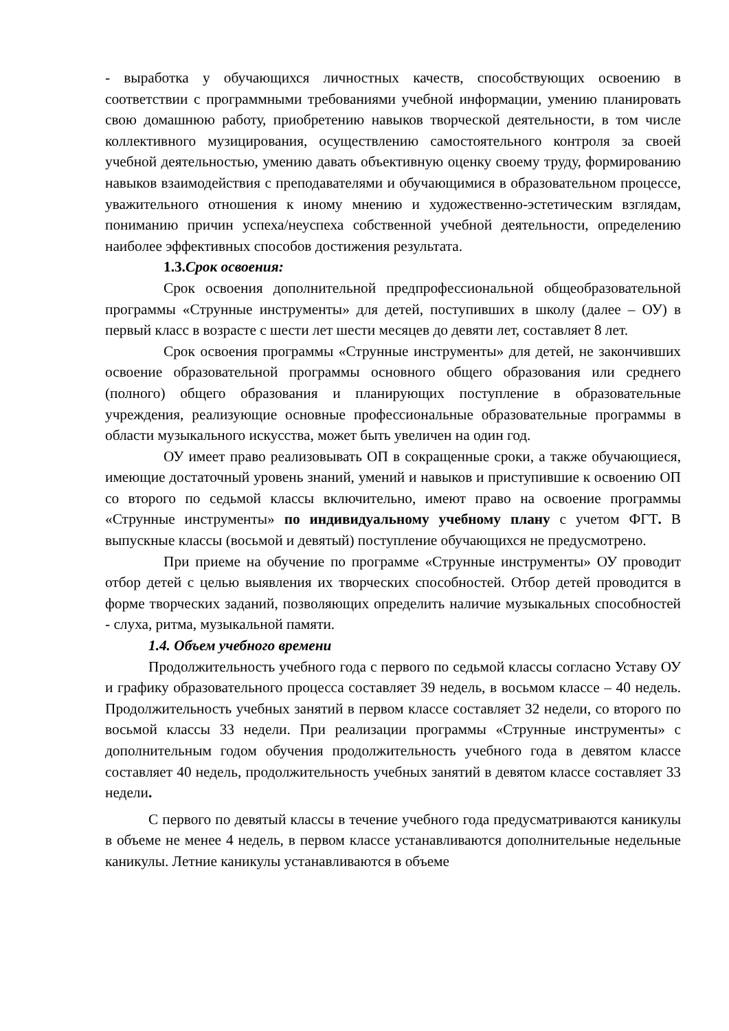- выработка у обучающихся личностных качеств, способствующих освоению в соответствии с программными требованиями учебной информации, умению планировать свою домашнюю работу, приобретению навыков творческой деятельности, в том числе коллективного музицирования, осуществлению самостоятельного контроля за своей учебной деятельностью, умению давать объективную оценку своему труду, формированию навыков взаимодействия с преподавателями и обучающимися в образовательном процессе, уважительного отношения к иному мнению и художественно-эстетическим взглядам, пониманию причин успеха/неуспеха собственной учебной деятельности, определению наиболее эффективных способов достижения результата.
1.3.Срок освоения:
Срок освоения дополнительной предпрофессиональной общеобразовательной программы «Струнные инструменты» для детей, поступивших в школу (далее – ОУ) в первый класс в возрасте с шести лет шести месяцев до девяти лет, составляет 8 лет.
Срок освоения программы «Струнные инструменты» для детей, не закончивших освоение образовательной программы основного общего образования или среднего (полного) общего образования и планирующих поступление в образовательные учреждения, реализующие основные профессиональные образовательные программы в области музыкального искусства, может быть увеличен на один год.
ОУ имеет право реализовывать ОП в сокращенные сроки, а также обучающиеся, имеющие достаточный уровень знаний, умений и навыков и приступившие к освоению ОП со второго по седьмой классы включительно, имеют право на освоение программы «Струнные инструменты» по индивидуальному учебному плану с учетом ФГТ. В выпускные классы (восьмой и девятый) поступление обучающихся не предусмотрено.
При приеме на обучение по программе «Струнные инструменты» ОУ проводит отбор детей с целью выявления их творческих способностей. Отбор детей проводится в форме творческих заданий, позволяющих определить наличие музыкальных способностей - слуха, ритма, музыкальной памяти.
1.4. Объем учебного времени
Продолжительность учебного года с первого по седьмой классы согласно Уставу ОУ и графику образовательного процесса составляет 39 недель, в восьмом классе – 40 недель. Продолжительность учебных занятий в первом классе составляет 32 недели, со второго по восьмой классы 33 недели. При реализации программы «Струнные инструменты» с дополнительным годом обучения продолжительность учебного года в девятом классе составляет 40 недель, продолжительность учебных занятий в девятом классе составляет 33 недели.
С первого по девятый классы в течение учебного года предусматриваются каникулы в объеме не менее 4 недель, в первом классе устанавливаются дополнительные недельные каникулы. Летние каникулы устанавливаются в объеме